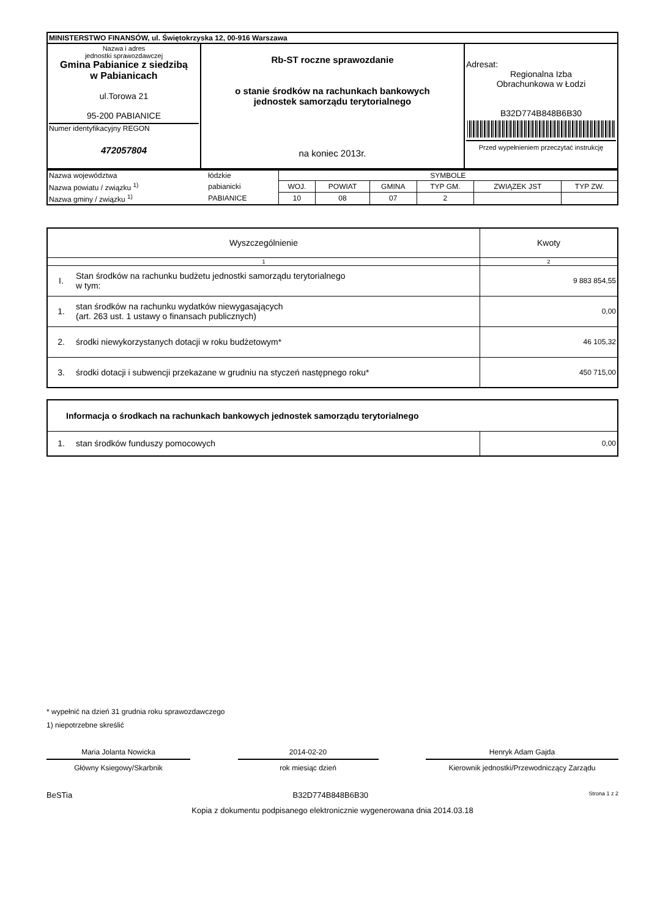| MINISTERSTWO FINANSÓW, ul. Świętokrzyska 12, 00-916 Warszawa | | |
| Nazwa i adres jednostki sprawozdawczej Gmina Pabianice z siedzibą w Pabianicach ul.Torowa 21 95-200 PABIANICE Numer identyfikacyjny REGON 472057804 | Rb-ST roczne sprawozdanie o stanie środków na rachunkach bankowych jednostek samorządu terytorialnego na koniec 2013r. | Adresat: Regionalna Izba Obrachunkowa w Łodzi B32D774B848B6B30 Przed wypełnieniem przeczytać instrukcję |
| Nazwa województwa | łódzkie | SYMBOLE | | | | | |
| Nazwa powiatu / związku <sup>1)</sup> | pabianicki | WOJ. | POWIAT | GMINA | TYP GM. | ZWIĄZEK JST | TYP ZW. |
| Nazwa gminy / związku <sup>1)</sup> | PABIANICE | 10 | 08 | 07 | 2 | | |
| Wyszczególnienie | | Kwoty |
| 1 | | 2 |
| I. | Stan środków na rachunku budżetu jednostki samorządu terytorialnego w tym: | 9 883 854,55 |
| 1. | stan środków na rachunku wydatków niewygasających (art. 263 ust. 1 ustawy o finansach publicznych) | 0,00 |
| 2. | środki niewykorzystanych dotacji w roku budżetowym* | 46 105,32 |
| 3. | środki dotacji i subwencji przekazane w grudniu na styczeń następnego roku* | 450 715,00 |
| Informacja o środkach na rachunkach bankowych jednostek samorządu terytorialnego | | |
| 1. | stan środków funduszy pomocowych | 0,00 |
* wypełnić na dzień 31 grudnia roku sprawozdawczego
1) niepotrzebne skreślić
Maria Jolanta Nowicka
Główny Ksiegowy/Skarbnik
2014-02-20
rok miesiąc dzień
Henryk Adam Gajda
Kierownik jednostki/Przewodniczący Zarządu
BeSTia B32D774B848B6B30 Strona 1 z 2
Kopia z dokumentu podpisanego elektronicznie wygenerowana dnia 2014.03.18